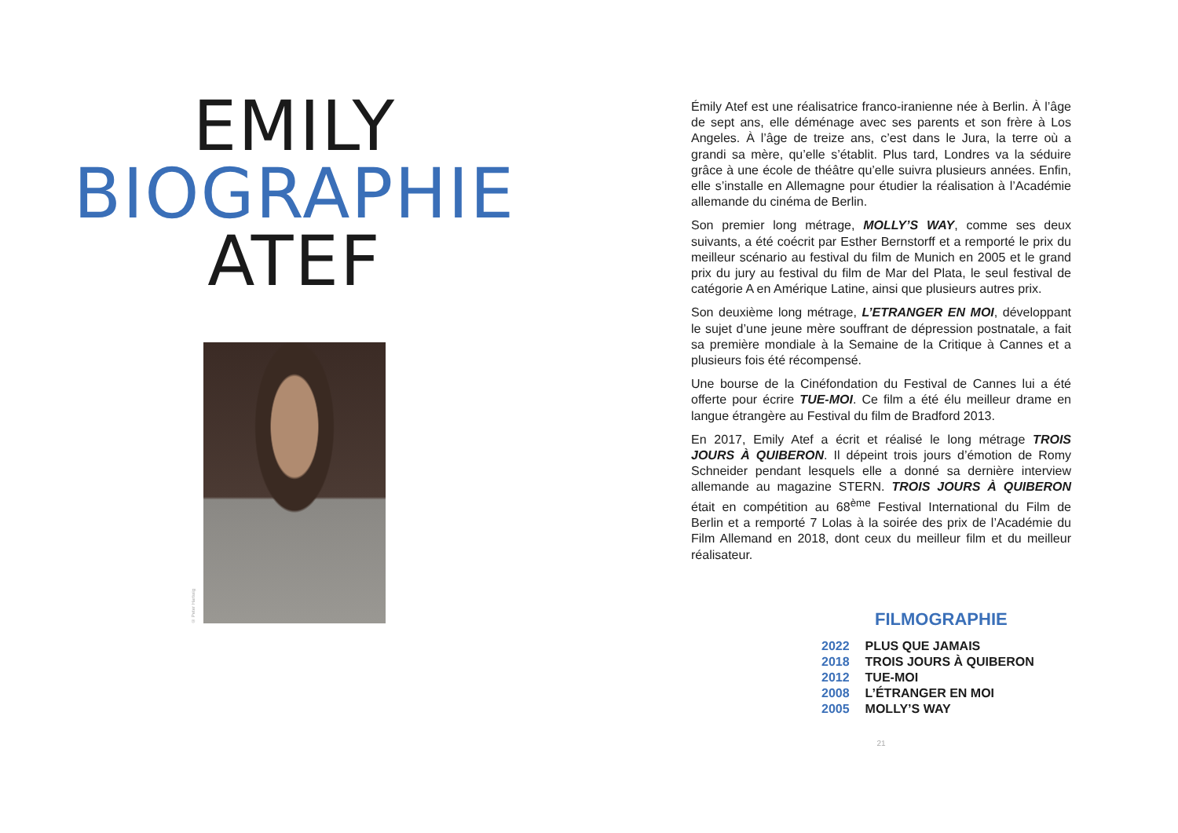EMILY
BIOGRAPHIE
ATEF
© Peter Hartwig
Émily Atef est une réalisatrice franco-iranienne née à Berlin. À l’âge de sept ans, elle déménage avec ses parents et son frère à Los Angeles. À l’âge de treize ans, c’est dans le Jura, la terre où a grandi sa mère, qu’elle s’établit. Plus tard, Londres va la séduire grâce à une école de théâtre qu’elle suivra plusieurs années. Enfin, elle s’installe en Allemagne pour étudier la réalisation à l’Académie allemande du cinéma de Berlin.
Son premier long métrage, MOLLY’S WAY, comme ses deux suivants, a été coécrit par Esther Bernstorff et a remporté le prix du meilleur scénario au festival du film de Munich en 2005 et le grand prix du jury au festival du film de Mar del Plata, le seul festival de catégorie A en Amérique Latine, ainsi que plusieurs autres prix.
Son deuxième long métrage, L’ETRANGER EN MOI, développant le sujet d’une jeune mère souffrant de dépression postnatale, a fait sa première mondiale à la Semaine de la Critique à Cannes et a plusieurs fois été récompensé.
Une bourse de la Cinéfondation du Festival de Cannes lui a été offerte pour écrire TUE-MOI. Ce film a été élu meilleur drame en langue étrangère au Festival du film de Bradford 2013.
En 2017, Emily Atef a écrit et réalisé le long métrage TROIS JOURS À QUIBERON. Il dépeint trois jours d’émotion de Romy Schneider pendant lesquels elle a donné sa dernière interview allemande au magazine STERN. TROIS JOURS À QUIBERON était en compétition au 68<sup>ème</sup> Festival International du Film de Berlin et a remporté 7 Lolas à la soirée des prix de l’Académie du Film Allemand en 2018, dont ceux du meilleur film et du meilleur réalisateur.
FILMOGRAPHIE
| 2022 | PLUS QUE JAMAIS |
| 2018 | TROIS JOURS À QUIBERON |
| 2012 | TUE-MOI |
| 2008 | L’ÉTRANGER EN MOI |
| 2005 | MOLLY’S WAY |
21